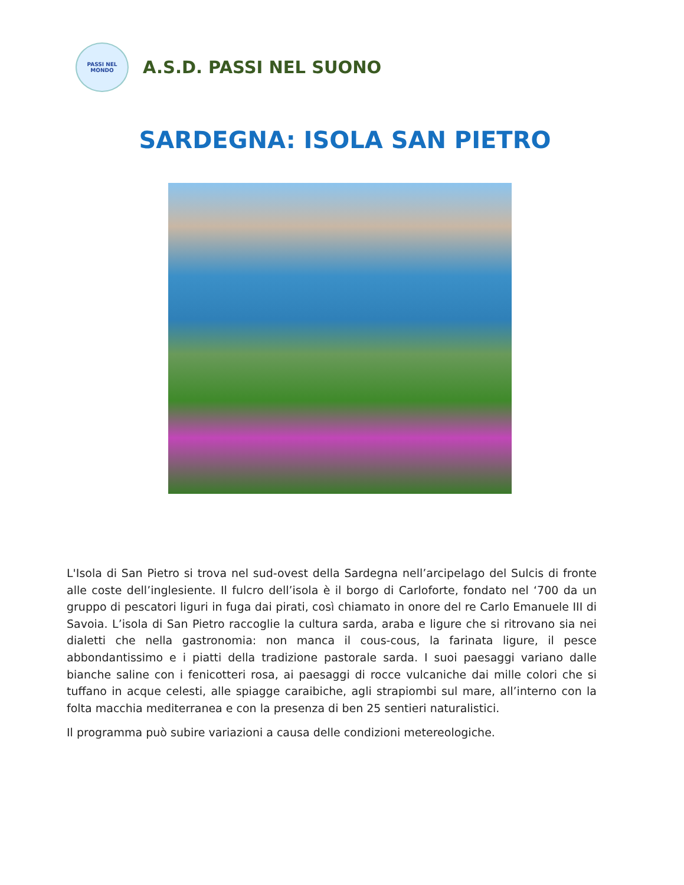PASSI NEL MONDO
A.S.D. PASSI NEL SUONO
SARDEGNA: ISOLA SAN PIETRO
L'Isola di San Pietro si trova nel sud-ovest della Sardegna nell’arcipelago del Sulcis di fronte alle coste dell’inglesiente. Il fulcro dell’isola è il borgo di Carloforte, fondato nel ‘700 da un gruppo di pescatori liguri in fuga dai pirati, così chiamato in onore del re Carlo Emanuele III di Savoia. L’isola di San Pietro raccoglie la cultura sarda, araba e ligure che si ritrovano sia nei dialetti che nella gastronomia: non manca il cous-cous, la farinata ligure, il pesce abbondantissimo e i piatti della tradizione pastorale sarda. I suoi paesaggi variano dalle bianche saline con i fenicotteri rosa, ai paesaggi di rocce vulcaniche dai mille colori che si tuffano in acque celesti, alle spiagge caraibiche, agli strapiombi sul mare, all’interno con la folta macchia mediterranea e con la presenza di ben 25 sentieri naturalistici.
Il programma può subire variazioni a causa delle condizioni metereologiche.